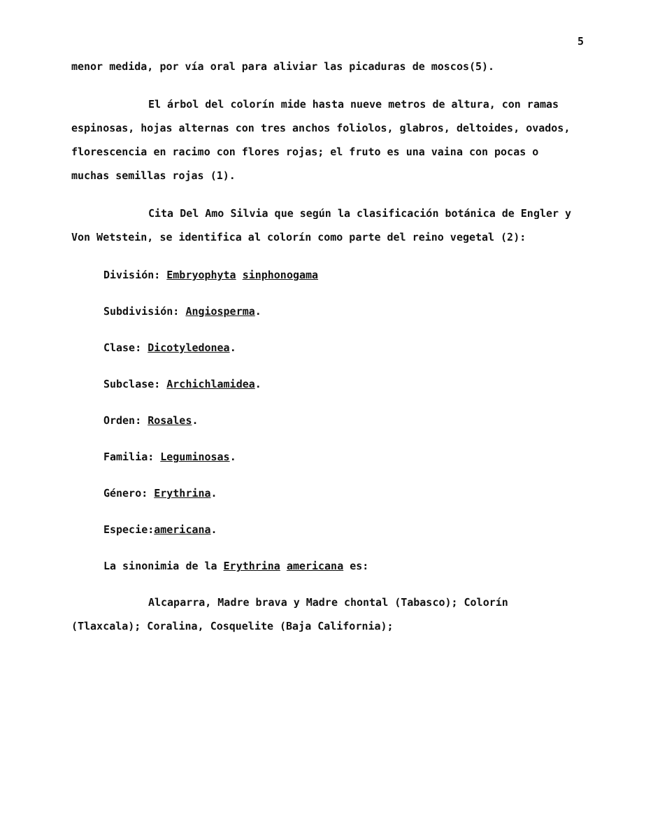5
menor medida, por vía oral para aliviar las picaduras de moscos(5).
El árbol del colorín mide hasta nueve metros de altura, con ramas espinosas, hojas alternas con tres anchos foliolos, glabros, deltoides, ovados, florescencia en racimo con flores rojas; el fruto es una vaina con pocas o muchas semillas rojas (1).
Cita Del Amo Silvia que según la clasificación botánica de Engler y Von Wetstein, se identifica al colorín como parte del reino vegetal (2):
División: Embryophyta sinphonogama
Subdivisión: Angiosperma.
Clase: Dicotyledonea.
Subclase: Archichlamidea.
Orden: Rosales.
Familia: Leguminosas.
Género: Erythrina.
Especie:americana.
La sinonimia de la Erythrina americana es:
Alcaparra, Madre brava y Madre chontal (Tabasco); Colorín (Tlaxcala); Coralina, Cosquelite (Baja California);